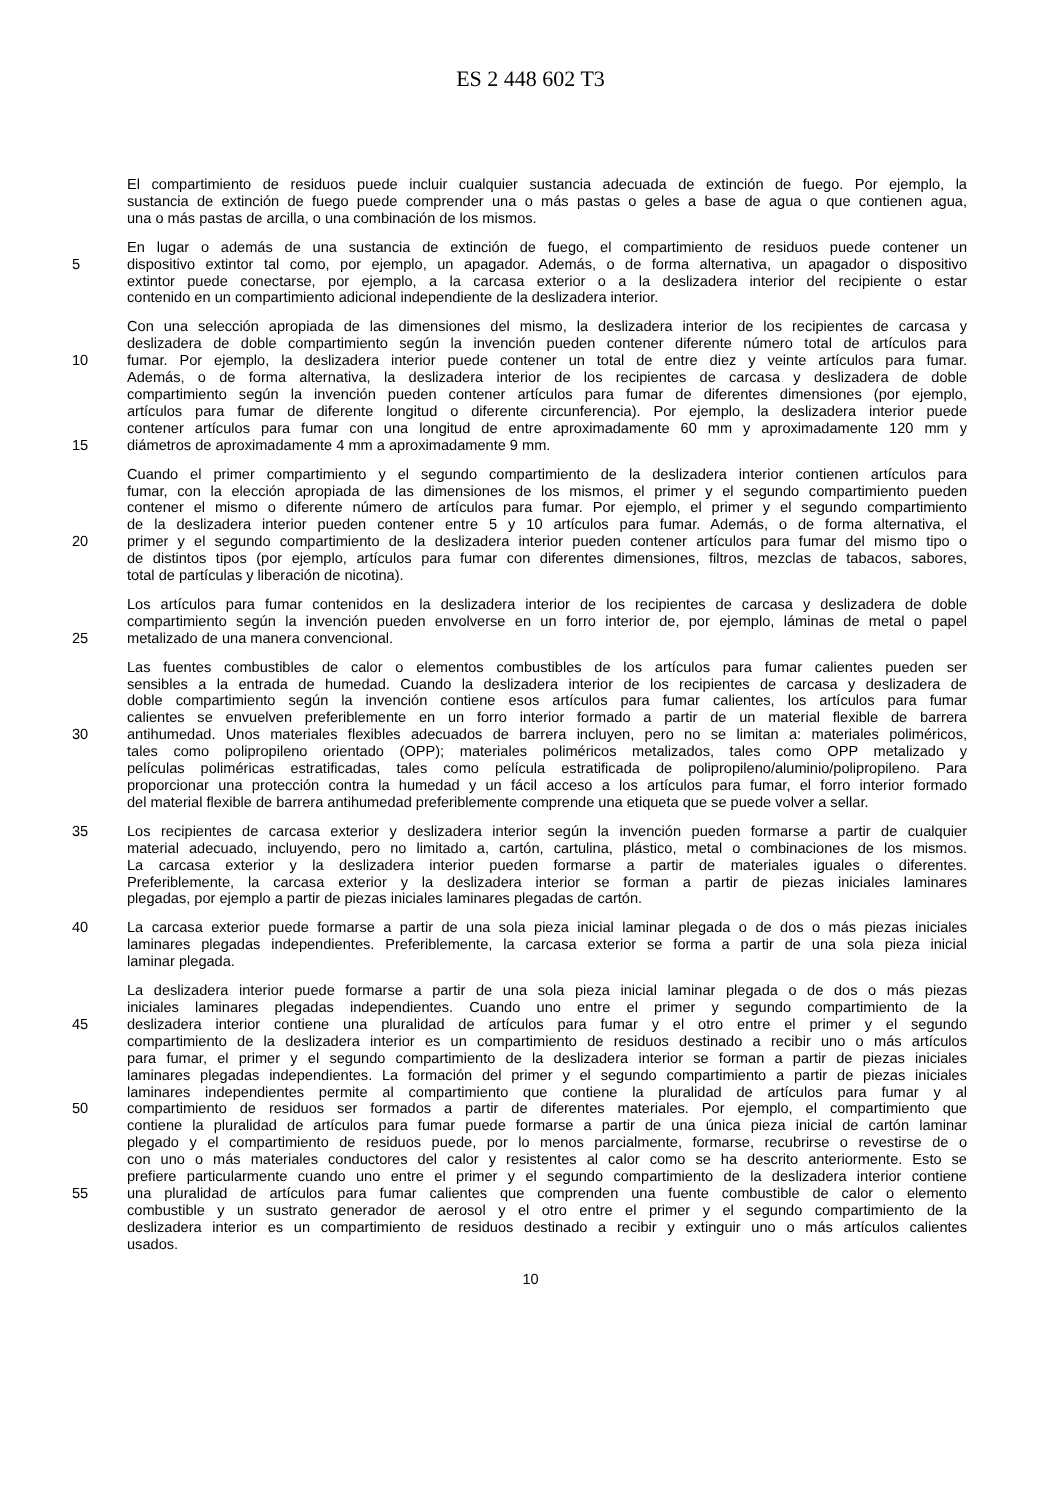ES 2 448 602 T3
El compartimiento de residuos puede incluir cualquier sustancia adecuada de extinción de fuego. Por ejemplo, la
sustancia de extinción de fuego puede comprender una o más pastas o geles a base de agua o que contienen agua,
una o más pastas de arcilla, o una combinación de los mismos.
En lugar o además de una sustancia de extinción de fuego, el compartimiento de residuos puede contener un
5 dispositivo extintor tal como, por ejemplo, un apagador. Además, o de forma alternativa, un apagador o dispositivo
extintor puede conectarse, por ejemplo, a la carcasa exterior o a la deslizadera interior del recipiente o estar
contenido en un compartimiento adicional independiente de la deslizadera interior.
Con una selección apropiada de las dimensiones del mismo, la deslizadera interior de los recipientes de carcasa y
deslizadera de doble compartimiento según la invención pueden contener diferente número total de artículos para
10 fumar. Por ejemplo, la deslizadera interior puede contener un total de entre diez y veinte artículos para fumar.
Además, o de forma alternativa, la deslizadera interior de los recipientes de carcasa y deslizadera de doble
compartimiento según la invención pueden contener artículos para fumar de diferentes dimensiones (por ejemplo,
artículos para fumar de diferente longitud o diferente circunferencia). Por ejemplo, la deslizadera interior puede
contener artículos para fumar con una longitud de entre aproximadamente 60 mm y aproximadamente 120 mm y
15 diámetros de aproximadamente 4 mm a aproximadamente 9 mm.
Cuando el primer compartimiento y el segundo compartimiento de la deslizadera interior contienen artículos para
fumar, con la elección apropiada de las dimensiones de los mismos, el primer y el segundo compartimiento pueden
contener el mismo o diferente número de artículos para fumar. Por ejemplo, el primer y el segundo compartimiento
de la deslizadera interior pueden contener entre 5 y 10 artículos para fumar. Además, o de forma alternativa, el
20 primer y el segundo compartimiento de la deslizadera interior pueden contener artículos para fumar del mismo tipo o
de distintos tipos (por ejemplo, artículos para fumar con diferentes dimensiones, filtros, mezclas de tabacos, sabores,
total de partículas y liberación de nicotina).
Los artículos para fumar contenidos en la deslizadera interior de los recipientes de carcasa y deslizadera de doble
compartimiento según la invención pueden envolverse en un forro interior de, por ejemplo, láminas de metal o papel
25 metalizado de una manera convencional.
Las fuentes combustibles de calor o elementos combustibles de los artículos para fumar calientes pueden ser
sensibles a la entrada de humedad. Cuando la deslizadera interior de los recipientes de carcasa y deslizadera de
doble compartimiento según la invención contiene esos artículos para fumar calientes, los artículos para fumar
calientes se envuelven preferiblemente en un forro interior formado a partir de un material flexible de barrera
30 antihumedad. Unos materiales flexibles adecuados de barrera incluyen, pero no se limitan a: materiales poliméricos,
tales como polipropileno orientado (OPP); materiales poliméricos metalizados, tales como OPP metalizado y
películas poliméricas estratificadas, tales como película estratificada de polipropileno/aluminio/polipropileno. Para
proporcionar una protección contra la humedad y un fácil acceso a los artículos para fumar, el forro interior formado
del material flexible de barrera antihumedad preferiblemente comprende una etiqueta que se puede volver a sellar.
35 Los recipientes de carcasa exterior y deslizadera interior según la invención pueden formarse a partir de cualquier
material adecuado, incluyendo, pero no limitado a, cartón, cartulina, plástico, metal o combinaciones de los mismos.
La carcasa exterior y la deslizadera interior pueden formarse a partir de materiales iguales o diferentes.
Preferiblemente, la carcasa exterior y la deslizadera interior se forman a partir de piezas iniciales laminares
plegadas, por ejemplo a partir de piezas iniciales laminares plegadas de cartón.
40 La carcasa exterior puede formarse a partir de una sola pieza inicial laminar plegada o de dos o más piezas iniciales
laminares plegadas independientes. Preferiblemente, la carcasa exterior se forma a partir de una sola pieza inicial
laminar plegada.
La deslizadera interior puede formarse a partir de una sola pieza inicial laminar plegada o de dos o más piezas
iniciales laminares plegadas independientes. Cuando uno entre el primer y segundo compartimiento de la
45 deslizadera interior contiene una pluralidad de artículos para fumar y el otro entre el primer y el segundo
compartimiento de la deslizadera interior es un compartimiento de residuos destinado a recibir uno o más artículos
para fumar, el primer y el segundo compartimiento de la deslizadera interior se forman a partir de piezas iniciales
laminares plegadas independientes. La formación del primer y el segundo compartimiento a partir de piezas iniciales
laminares independientes permite al compartimiento que contiene la pluralidad de artículos para fumar y al
50 compartimiento de residuos ser formados a partir de diferentes materiales. Por ejemplo, el compartimiento que
contiene la pluralidad de artículos para fumar puede formarse a partir de una única pieza inicial de cartón laminar
plegado y el compartimiento de residuos puede, por lo menos parcialmente, formarse, recubrirse o revestirse de o
con uno o más materiales conductores del calor y resistentes al calor como se ha descrito anteriormente. Esto se
prefiere particularmente cuando uno entre el primer y el segundo compartimiento de la deslizadera interior contiene
55 una pluralidad de artículos para fumar calientes que comprenden una fuente combustible de calor o elemento
combustible y un sustrato generador de aerosol y el otro entre el primer y el segundo compartimiento de la
deslizadera interior es un compartimiento de residuos destinado a recibir y extinguir uno o más artículos calientes
usados.
10